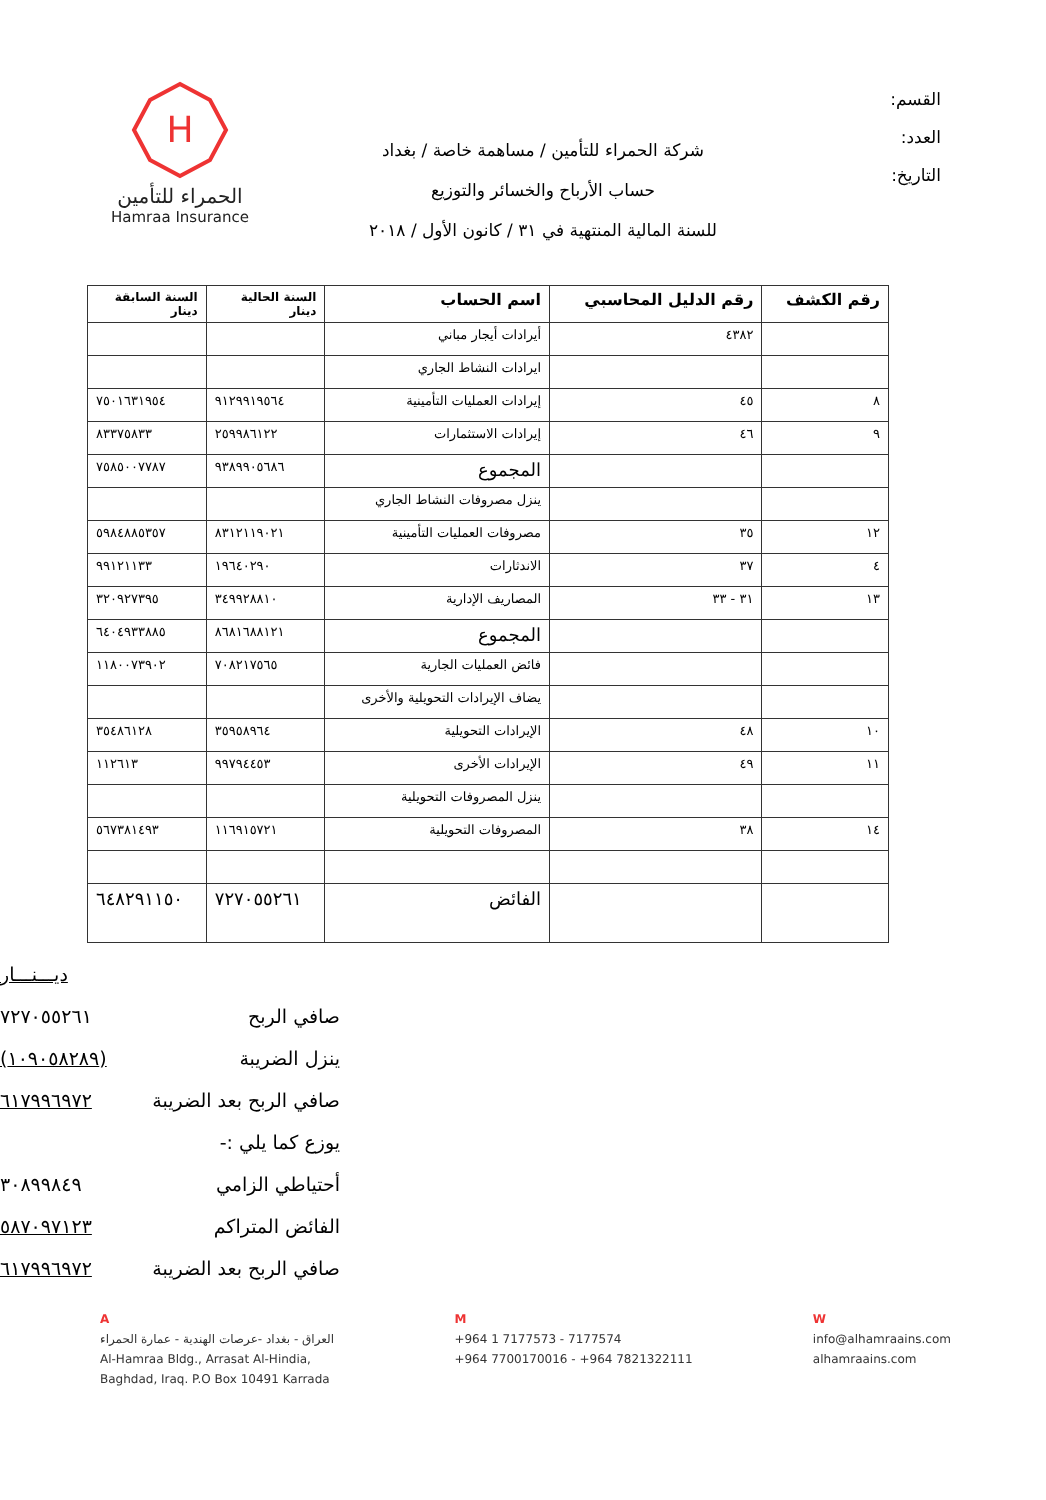القسم:
العدد:
التاريخ:
شركة الحمراء للتأمين / مساهمة خاصة / بغداد
حساب الأرباح والخسائر والتوزيع
للسنة المالية المنتهية في ٣١ / كانون الأول / ٢٠١٨
H
الحمراء للتأمين
Hamraa Insurance
| رقم الكشف | رقم الدليل المحاسبي | اسم الحساب | السنة الحالية دينار | السنة السابقة دينار |
| --- | --- | --- | --- | --- |
| | ٤٣٨٢ | أيرادات أيجار مباني | | |
| | | ايرادات النشاط الجاري | | |
| ٨ | ٤٥ | إيرادات العمليات التأمينية | ٩١٢٩٩١٩٥٦٤ | ٧٥٠١٦٣١٩٥٤ |
| ٩ | ٤٦ | إيرادات الاستثمارات | ٢٥٩٩٨٦١٢٢ | ٨٣٣٧٥٨٣٣ |
| | | المجموع | ٩٣٨٩٩٠٥٦٨٦ | ٧٥٨٥٠٠٧٧٨٧ |
| | | ينزل مصروفات النشاط الجاري | | |
| ١٢ | ٣٥ | مصروفات العمليات التأمينية | ٨٣١٢١١٩٠٢١ | ٥٩٨٤٨٨٥٣٥٧ |
| ٤ | ٣٧ | الاندثارات | ١٩٦٤٠٢٩٠ | ٩٩١٢١١٣٣ |
| ١٣ | ٣١ - ٣٣ | المصاريف الإدارية | ٣٤٩٩٢٨٨١٠ | ٣٢٠٩٢٧٣٩٥ |
| | | المجموع | ٨٦٨١٦٨٨١٢١ | ٦٤٠٤٩٣٣٨٨٥ |
| | | فائض العمليات الجارية | ٧٠٨٢١٧٥٦٥ | ١١٨٠٠٧٣٩٠٢ |
| | | يضاف الإيرادات التحويلية والأخرى | | |
| ١٠ | ٤٨ | الإيرادات التحويلية | ٣٥٩٥٨٩٦٤ | ٣٥٤٨٦١٢٨ |
| ١١ | ٤٩ | الإيرادات الأخرى | ٩٩٧٩٤٤٥٣ | ١١٢٦١٣ |
| | | ينزل المصروفات التحويلية | | |
| ١٤ | ٣٨ | المصروفات التحويلية | ١١٦٩١٥٧٢١ | ٥٦٧٣٨١٤٩٣ |
| | | الفائض | ٧٢٧٠٥٥٢٦١ | ٦٤٨٢٩١١٥٠ |
ديـــنـــار
صافي الربح ٧٢٧٠٥٥٢٦١
ينزل الضريبة (١٠٩٠٥٨٢٨٩)
صافي الربح بعد الضريبة ٦١٧٩٩٦٩٧٢
يوزع كما يلي :-
أحتياطي الزامي ٣٠٨٩٩٨٤٩
الفائض المتراكم ٥٨٧٠٩٧١٢٣
صافي الربح بعد الضريبة ٦١٧٩٩٦٩٧٢
A
العراق - بغداد -عرصات الهندية - عمارة الحمراء
Al-Hamraa Bldg., Arrasat Al-Hindia,
Baghdad, Iraq. P.O Box 10491 Karrada
M
+964 1 7177573 - 7177574
+964 7700170016 - +964 7821322111
W
info@alhamraains.com
alhamraains.com